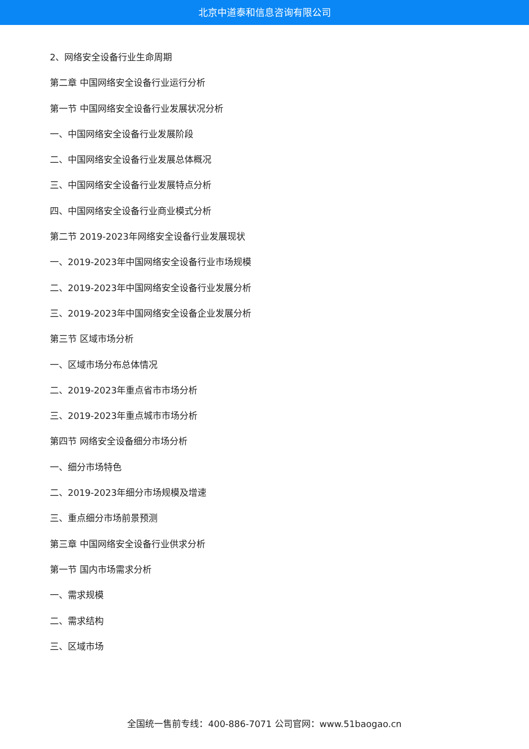北京中道泰和信息咨询有限公司
2、网络安全设备行业生命周期
第二章 中国网络安全设备行业运行分析
第一节 中国网络安全设备行业发展状况分析
一、中国网络安全设备行业发展阶段
二、中国网络安全设备行业发展总体概况
三、中国网络安全设备行业发展特点分析
四、中国网络安全设备行业商业模式分析
第二节 2019-2023年网络安全设备行业发展现状
一、2019-2023年中国网络安全设备行业市场规模
二、2019-2023年中国网络安全设备行业发展分析
三、2019-2023年中国网络安全设备企业发展分析
第三节 区域市场分析
一、区域市场分布总体情况
二、2019-2023年重点省市市场分析
三、2019-2023年重点城市市场分析
第四节 网络安全设备细分市场分析
一、细分市场特色
二、2019-2023年细分市场规模及增速
三、重点细分市场前景预测
第三章 中国网络安全设备行业供求分析
第一节 国内市场需求分析
一、需求规模
二、需求结构
三、区域市场
全国统一售前专线：400-886-7071 公司官网：www.51baogao.cn